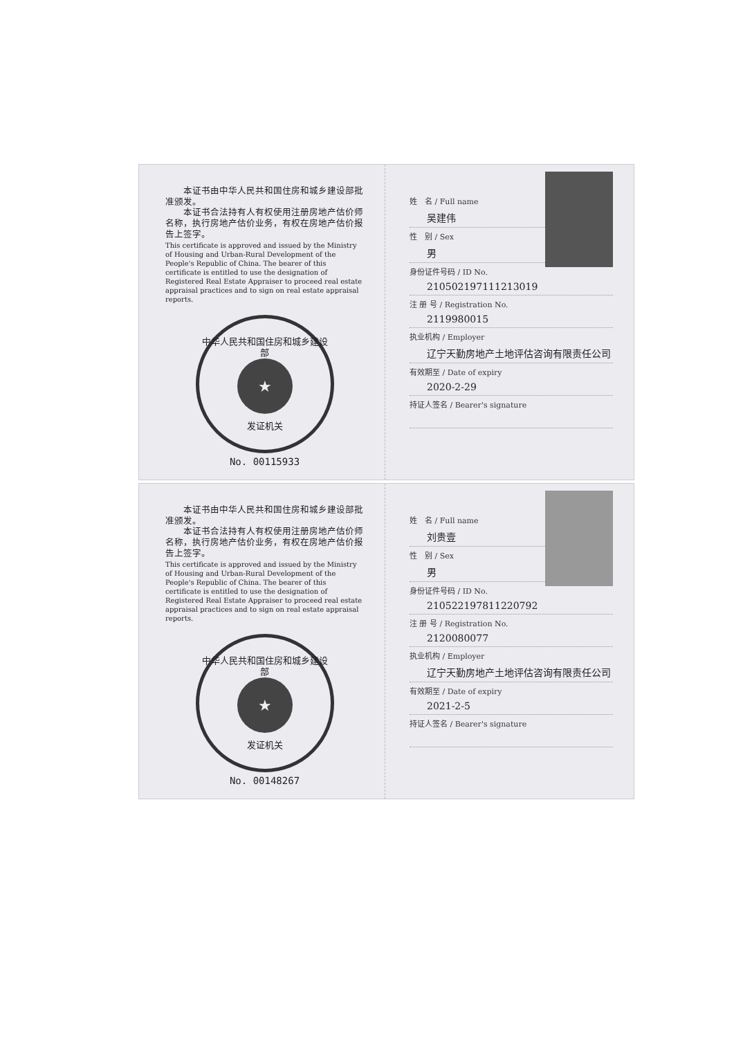本证书由中华人民共和国住房和城乡建设部批准颁发。
　　本证书合法持有人有权使用注册房地产估价师名称，执行房地产估价业务，有权在房地产估价报告上签字。
This certificate is approved and issued by the Ministry of Housing and Urban-Rural Development of the People's Republic of China. The bearer of this certificate is entitled to use the designation of Registered Real Estate Appraiser to proceed real estate appraisal practices and to sign on real estate appraisal reports.
中华人民共和国住房和城乡建设部
★
发证机关
No. 00115933
姓　名 / Full name
吴建伟
性　别 / Sex
男
身份证件号码 / ID No.
210502197111213019
注 册 号 / Registration No.
2119980015
执业机构 / Employer
辽宁天勤房地产土地评估咨询有限责任公司
有效期至 / Date of expiry
2020-2-29
持证人签名 / Bearer's signature
　　本证书由中华人民共和国住房和城乡建设部批准颁发。
　　本证书合法持有人有权使用注册房地产估价师名称，执行房地产估价业务，有权在房地产估价报告上签字。
This certificate is approved and issued by the Ministry of Housing and Urban-Rural Development of the People's Republic of China. The bearer of this certificate is entitled to use the designation of Registered Real Estate Appraiser to proceed real estate appraisal practices and to sign on real estate appraisal reports.
中华人民共和国住房和城乡建设部
★
发证机关
No. 00148267
姓　名 / Full name
刘贵壹
性　别 / Sex
男
身份证件号码 / ID No.
210522197811220792
注 册 号 / Registration No.
2120080077
执业机构 / Employer
辽宁天勤房地产土地评估咨询有限责任公司
有效期至 / Date of expiry
2021-2-5
持证人签名 / Bearer's signature